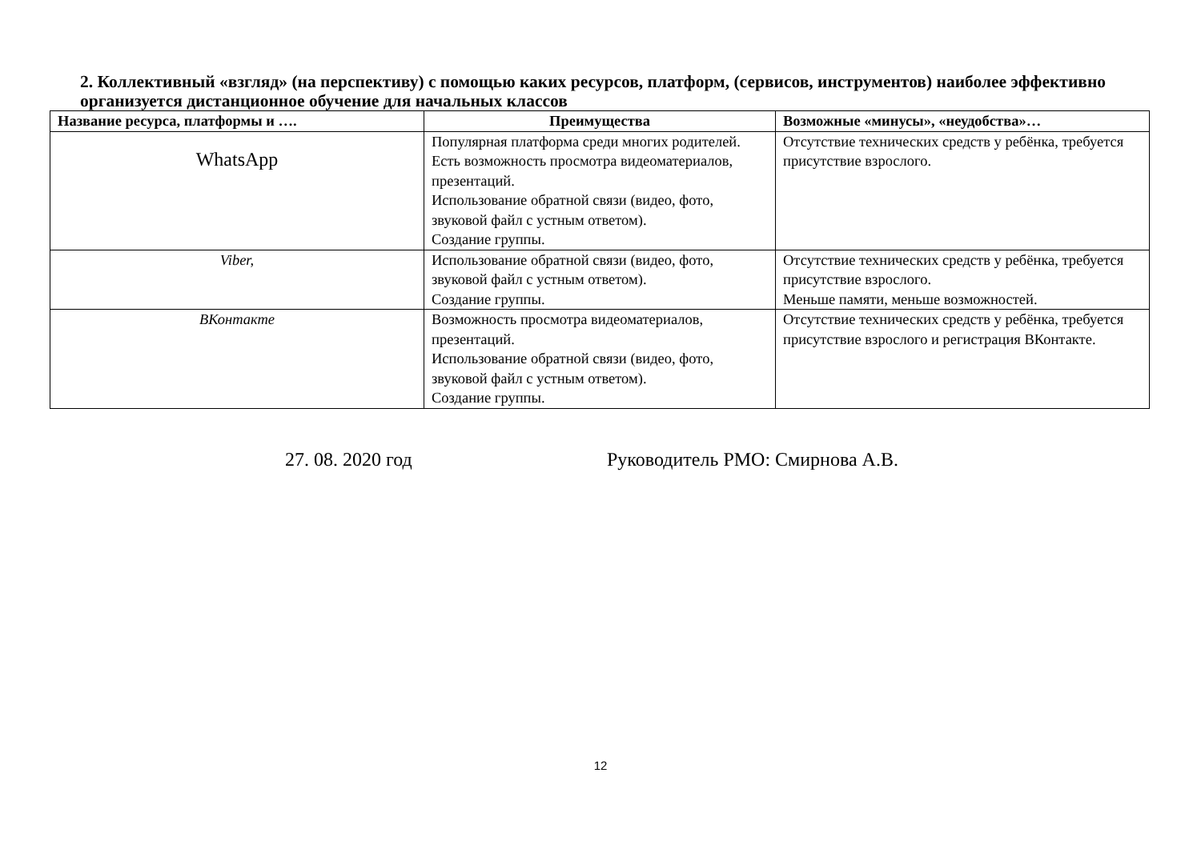2. Коллективный «взгляд» (на перспективу) с помощью каких ресурсов, платформ, (сервисов, инструментов) наиболее эффективно организуется дистанционное обучение для начальных классов
| Название ресурса, платформы и …. | Преимущества | Возможные «минусы», «неудобства»… |
| --- | --- | --- |
| WhatsApp | Популярная платформа среди многих родителей. Есть возможность просмотра видеоматериалов, презентаций. Использование обратной связи (видео, фото, звуковой файл с устным ответом). Создание группы. | Отсутствие технических средств у ребёнка, требуется присутствие взрослого. |
| Viber, | Использование обратной связи (видео, фото, звуковой файл с устным ответом). Создание группы. | Отсутствие технических средств у ребёнка, требуется присутствие взрослого. Меньше памяти, меньше возможностей. |
| ВКонтакте | Возможность просмотра видеоматериалов, презентаций. Использование обратной связи (видео, фото, звуковой файл с устным ответом). Создание группы. | Отсутствие технических средств у ребёнка, требуется присутствие взрослого и регистрация ВКонтакте. |
27. 08. 2020 год Руководитель РМО: Смирнова А.В.
12